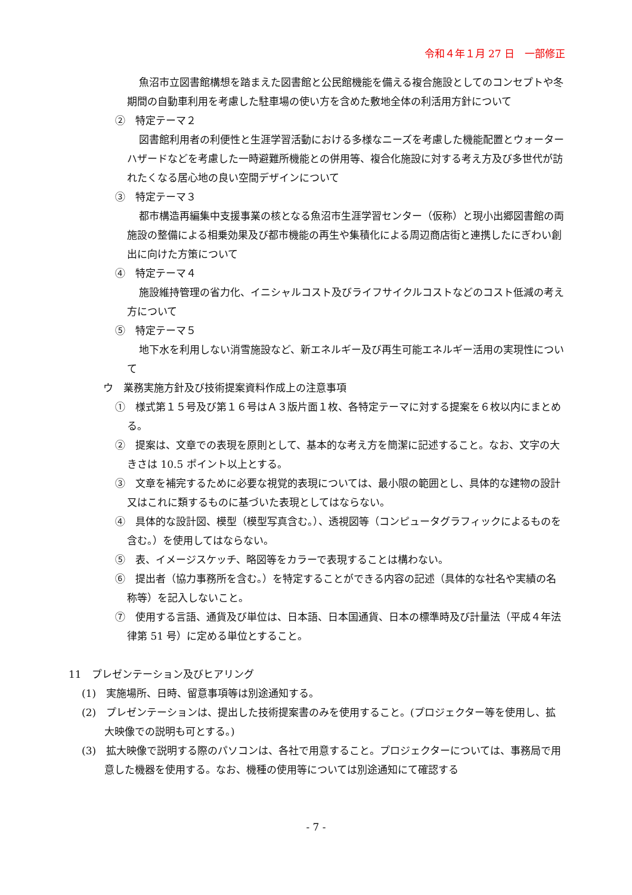令和４年１月 27 日　一部修正
魚沼市立図書館構想を踏まえた図書館と公民館機能を備える複合施設としてのコンセプトや冬期間の自動車利用を考慮した駐車場の使い方を含めた敷地全体の利活用方針について
②　特定テーマ２
図書館利用者の利便性と生涯学習活動における多様なニーズを考慮した機能配置とウォーターハザードなどを考慮した一時避難所機能との併用等、複合化施設に対する考え方及び多世代が訪れたくなる居心地の良い空間デザインについて
③　特定テーマ３
都市構造再編集中支援事業の核となる魚沼市生涯学習センター（仮称）と現小出郷図書館の両施設の整備による相乗効果及び都市機能の再生や集積化による周辺商店街と連携したにぎわい創出に向けた方策について
④　特定テーマ４
施設維持管理の省力化、イニシャルコスト及びライフサイクルコストなどのコスト低減の考え方について
⑤　特定テーマ５
地下水を利用しない消雪施設など、新エネルギー及び再生可能エネルギー活用の実現性について
ウ　業務実施方針及び技術提案資料作成上の注意事項
①　様式第１５号及び第１６号はＡ３版片面１枚、各特定テーマに対する提案を６枚以内にまとめる。
②　提案は、文章での表現を原則として、基本的な考え方を簡潔に記述すること。なお、文字の大きさは 10.5 ポイント以上とする。
③　文章を補完するために必要な視覚的表現については、最小限の範囲とし、具体的な建物の設計又はこれに類するものに基づいた表現としてはならない。
④　具体的な設計図、模型（模型写真含む。）、透視図等（コンピュータグラフィックによるものを含む。）を使用してはならない。
⑤　表、イメージスケッチ、略図等をカラーで表現することは構わない。
⑥　提出者（協力事務所を含む。）を特定することができる内容の記述（具体的な社名や実績の名称等）を記入しないこと。
⑦　使用する言語、通貨及び単位は、日本語、日本国通貨、日本の標準時及び計量法（平成４年法律第 51 号）に定める単位とすること。
11　プレゼンテーション及びヒアリング
(1)　実施場所、日時、留意事項等は別途通知する。
(2)　プレゼンテーションは、提出した技術提案書のみを使用すること。(プロジェクター等を使用し、拡大映像での説明も可とする。)
(3)　拡大映像で説明する際のパソコンは、各社で用意すること。プロジェクターについては、事務局で用意した機器を使用する。なお、機種の使用等については別途通知にて確認する
- 7 -